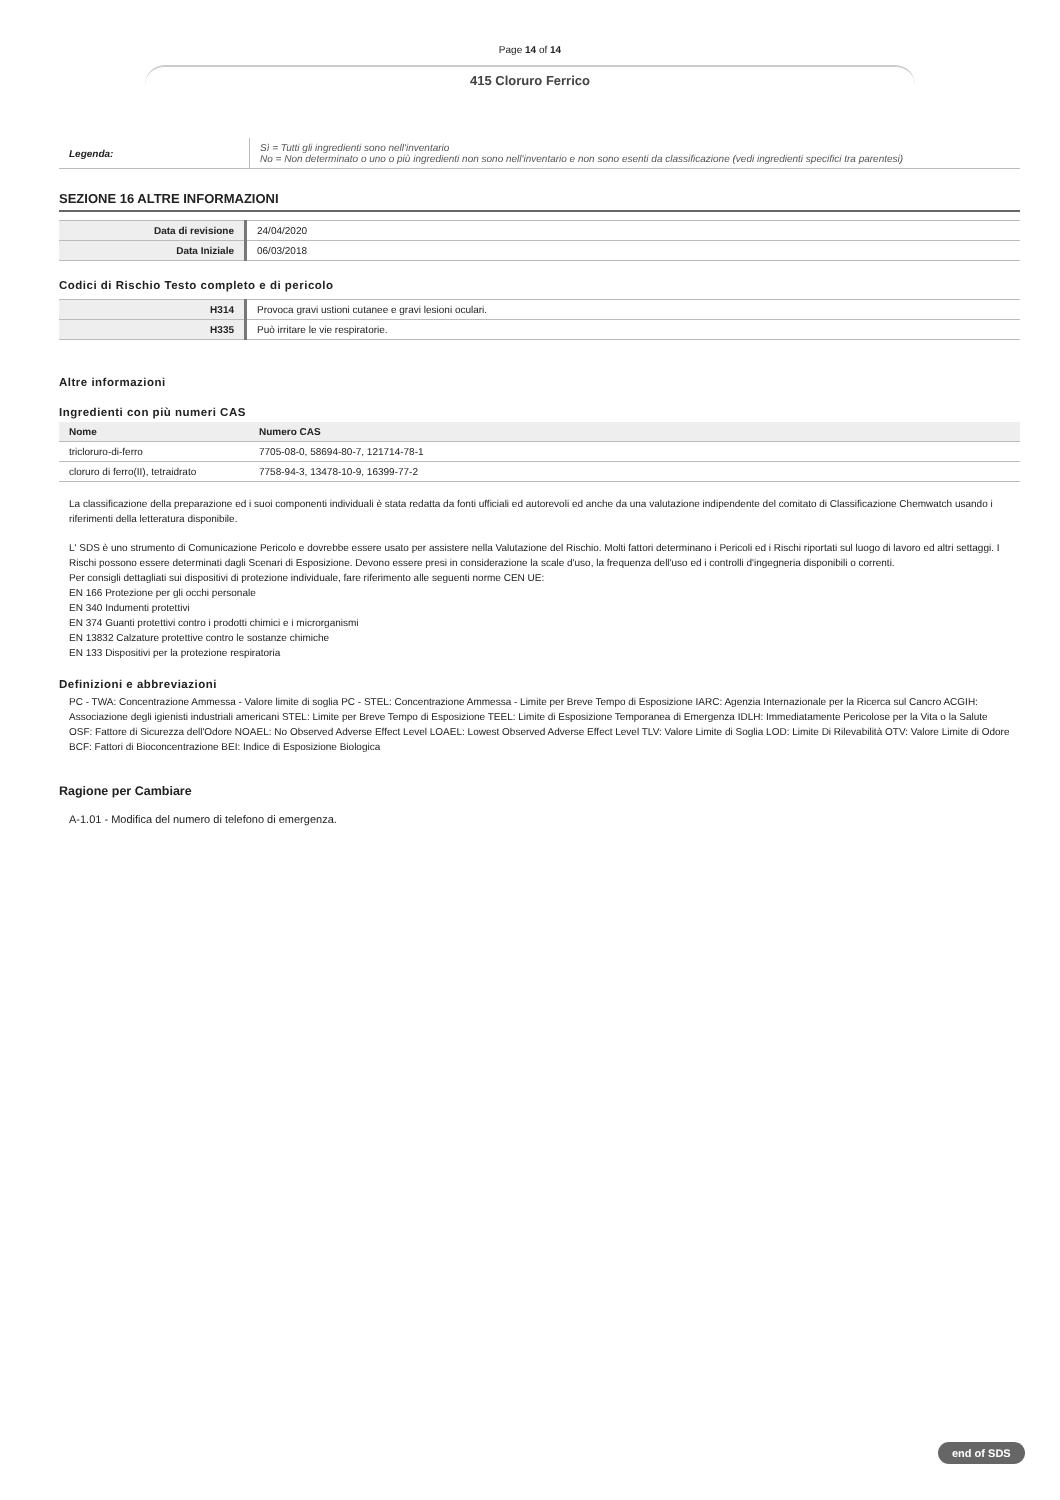Page 14 of 14
415 Cloruro Ferrico
| Legenda: | Sì = Tutti gli ingredienti sono nell'inventario No = Non determinato o uno o più ingredienti non sono nell'inventario e non sono esenti da classificazione (vedi ingredienti specifici tra parentesi) |
SEZIONE 16 ALTRE INFORMAZIONI
| Data di revisione | 24/04/2020 |
| Data Iniziale | 06/03/2018 |
Codici di Rischio Testo completo e di pericolo
| H314 | Provoca gravi ustioni cutanee e gravi lesioni oculari. |
| H335 | Può irritare le vie respiratorie. |
Altre informazioni
Ingredienti con più numeri CAS
| Nome | Numero CAS |
| --- | --- |
| tricloruro-di-ferro | 7705-08-0, 58694-80-7, 121714-78-1 |
| cloruro di ferro(II), tetraidrato | 7758-94-3, 13478-10-9, 16399-77-2 |
La classificazione della preparazione ed i suoi componenti individuali è stata redatta da fonti ufficiali ed autorevoli ed anche da una valutazione indipendente del comitato di Classificazione Chemwatch usando i riferimenti della letteratura disponibile.
L' SDS è uno strumento di Comunicazione Pericolo e dovrebbe essere usato per assistere nella Valutazione del Rischio. Molti fattori determinano i Pericoli ed i Rischi riportati sul luogo di lavoro ed altri settaggi. I Rischi possono essere determinati dagli Scenari di Esposizione. Devono essere presi in considerazione la scale d'uso, la frequenza dell'uso ed i controlli d'ingegneria disponibili o correnti.
Per consigli dettagliati sui dispositivi di protezione individuale, fare riferimento alle seguenti norme CEN UE:
EN 166 Protezione per gli occhi personale
EN 340 Indumenti protettivi
EN 374 Guanti protettivi contro i prodotti chimici e i microrganismi
EN 13832 Calzature protettive contro le sostanze chimiche
EN 133 Dispositivi per la protezione respiratoria
Definizioni e abbreviazioni
PC - TWA: Concentrazione Ammessa - Valore limite di soglia PC - STEL: Concentrazione Ammessa - Limite per Breve Tempo di Esposizione IARC: Agenzia Internazionale per la Ricerca sul Cancro ACGIH: Associazione degli igienisti industriali americani STEL: Limite per Breve Tempo di Esposizione TEEL: Limite di Esposizione Temporanea di Emergenza IDLH: Immediatamente Pericolose per la Vita o la Salute OSF: Fattore di Sicurezza dell'Odore NOAEL: No Observed Adverse Effect Level LOAEL: Lowest Observed Adverse Effect Level TLV: Valore Limite di Soglia LOD: Limite Di Rilevabilità OTV: Valore Limite di Odore BCF: Fattori di Bioconcentrazione BEI: Indice di Esposizione Biologica
Ragione per Cambiare
A-1.01 - Modifica del numero di telefono di emergenza.
end of SDS